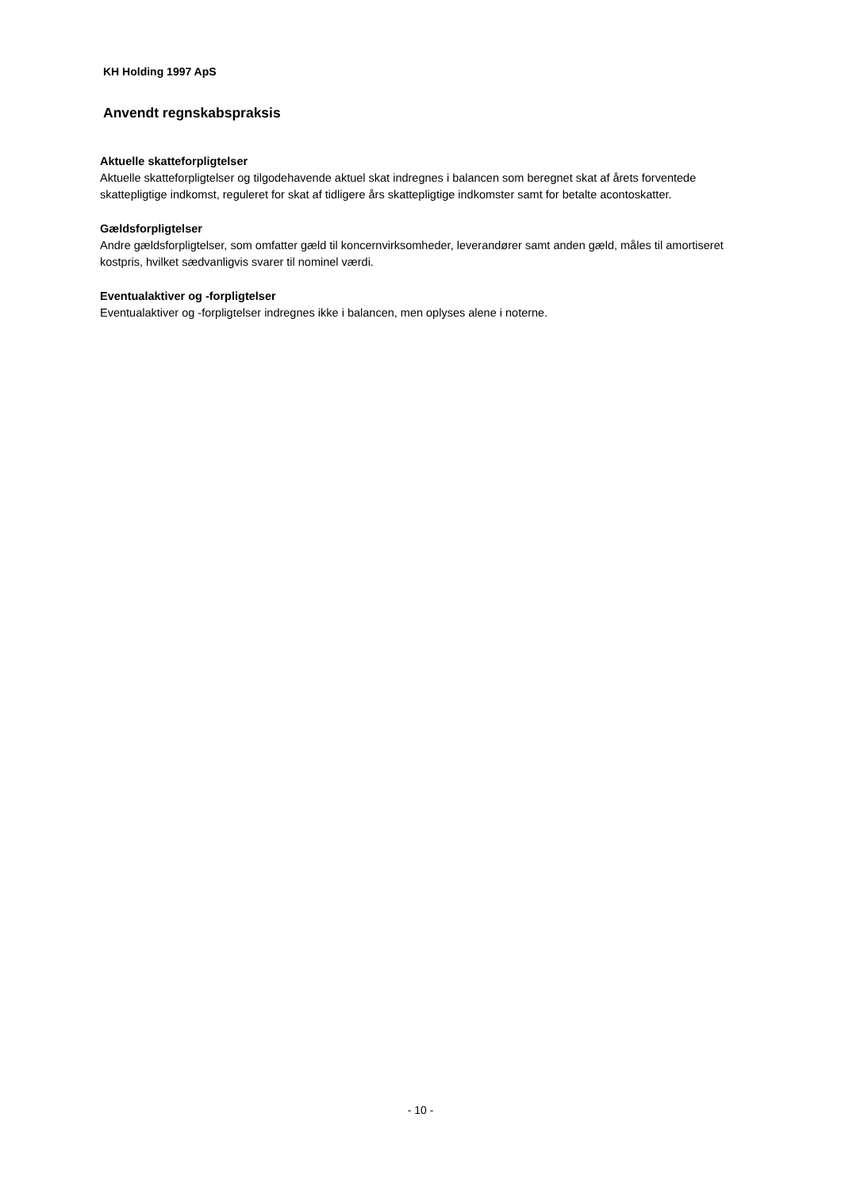KH Holding 1997 ApS
Anvendt regnskabspraksis
Aktuelle skatteforpligtelser
Aktuelle skatteforpligtelser og tilgodehavende aktuel skat indregnes i balancen som beregnet skat af årets forventede skattepligtige indkomst, reguleret for skat af tidligere års skattepligtige indkomster samt for betalte acontoskatter.
Gældsforpligtelser
Andre gældsforpligtelser, som omfatter gæld til koncernvirksomheder, leverandører samt anden gæld, måles til amortiseret kostpris, hvilket sædvanligvis svarer til nominel værdi.
Eventualaktiver og -forpligtelser
Eventualaktiver og -forpligtelser indregnes ikke i balancen, men oplyses alene i noterne.
- 10 -